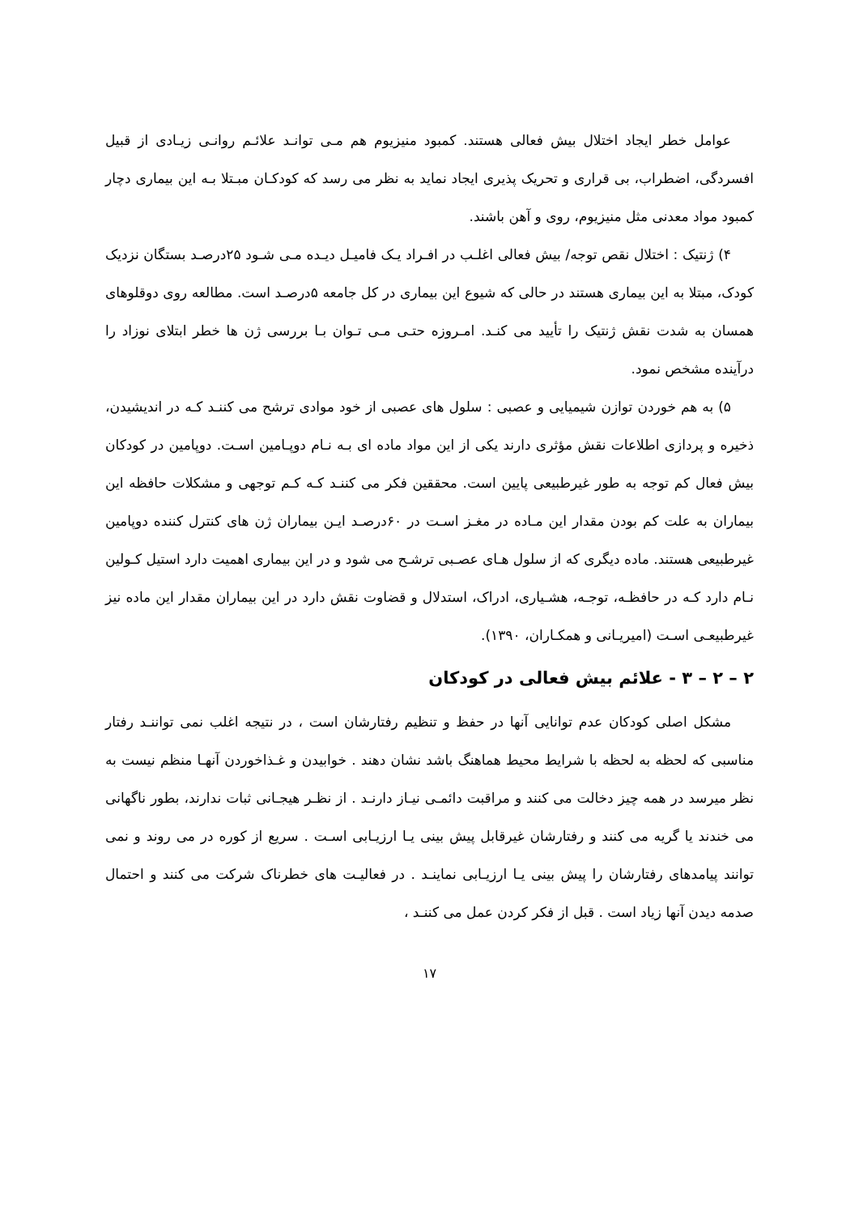عوامل خطر ایجاد اختلال بیش فعالی هستند. کمبود منیزیوم هم مـی توانـد علائـم روانـی زیـادی از قبیل افسردگی، اضطراب، بی قراری و تحریک پذیری ایجاد نماید به نظر می رسد که کودکـان مبـتلا بـه این بیماری دچار کمبود مواد معدنی مثل منیزیوم، روی و آهن باشند.
۴) ژنتیک : اختلال نقص توجه/ بیش فعالی اغلـب در افـراد یـک فامیـل دیـده مـی شـود ۲۵درصـد بستگان نزدیک کودک، مبتلا به این بیماری هستند در حالی که شیوع این بیماری در کل جامعه ۵درصـد است. مطالعه روی دوقلوهای همسان به شدت نقش ژنتیک را تأیید می کنـد. امـروزه حتـی مـی تـوان بـا بررسی ژن ها خطر ابتلای نوزاد را درآینده مشخص نمود.
۵) به هم خوردن توازن شیمیایی و عصبی : سلول های عصبی از خود موادی ترشح می کننـد کـه در اندیشیدن، ذخیره و پردازی اطلاعات نقش مؤثری دارند یکی از این مواد ماده ای بـه نـام دوپـامین اسـت. دوپامین در کودکان بیش فعال کم توجه به طور غیرطبیعی پایین است. محققین فکر می کننـد کـه کـم توجهی و مشکلات حافظه این بیماران به علت کم بودن مقدار این مـاده در مغـز اسـت در ۶۰درصـد ایـن بیماران ژن های کنترل کننده دوپامین غیرطبیعی هستند. ماده دیگری که از سلول هـای عصـبی ترشـح می شود و در این بیماری اهمیت دارد استیل کـولین نـام دارد کـه در حافظـه، توجـه، هشـیاری، ادراک، استدلال و قضاوت نقش دارد در این بیماران مقدار این ماده نیز غیرطبیعـی اسـت (امیریـانی و همکـاران، ۱۳۹۰).
۲ – ۲ – ۳ - علائم بیش فعالی در کودکان
مشکل اصلی کودکان عدم توانایی آنها در حفظ و تنظیم رفتارشان است ، در نتیجه اغلب نمی تواننـد رفتار مناسبی که لحظه به لحظه با شرایط محیط هماهنگ باشد نشان دهند . خوابیدن و غـذاخوردن آنهـا منظم نیست به نظر میرسد در همه چیز دخالت می کنند و مراقبت دائمـی نیـاز دارنـد . از نظـر هیجـانی ثبات ندارند، بطور ناگهانی می خندند یا گریه می کنند و رفتارشان غیرقابل پیش بینی یـا ارزیـابی اسـت . سریع از کوره در می روند و نمی توانند پیامدهای رفتارشان را پیش بینی یـا ارزیـابی نماینـد . در فعالیـت های خطرناک شرکت می کنند و احتمال صدمه دیدن آنها زیاد است . قبل از فکر کردن عمل می کننـد ،
۱۷